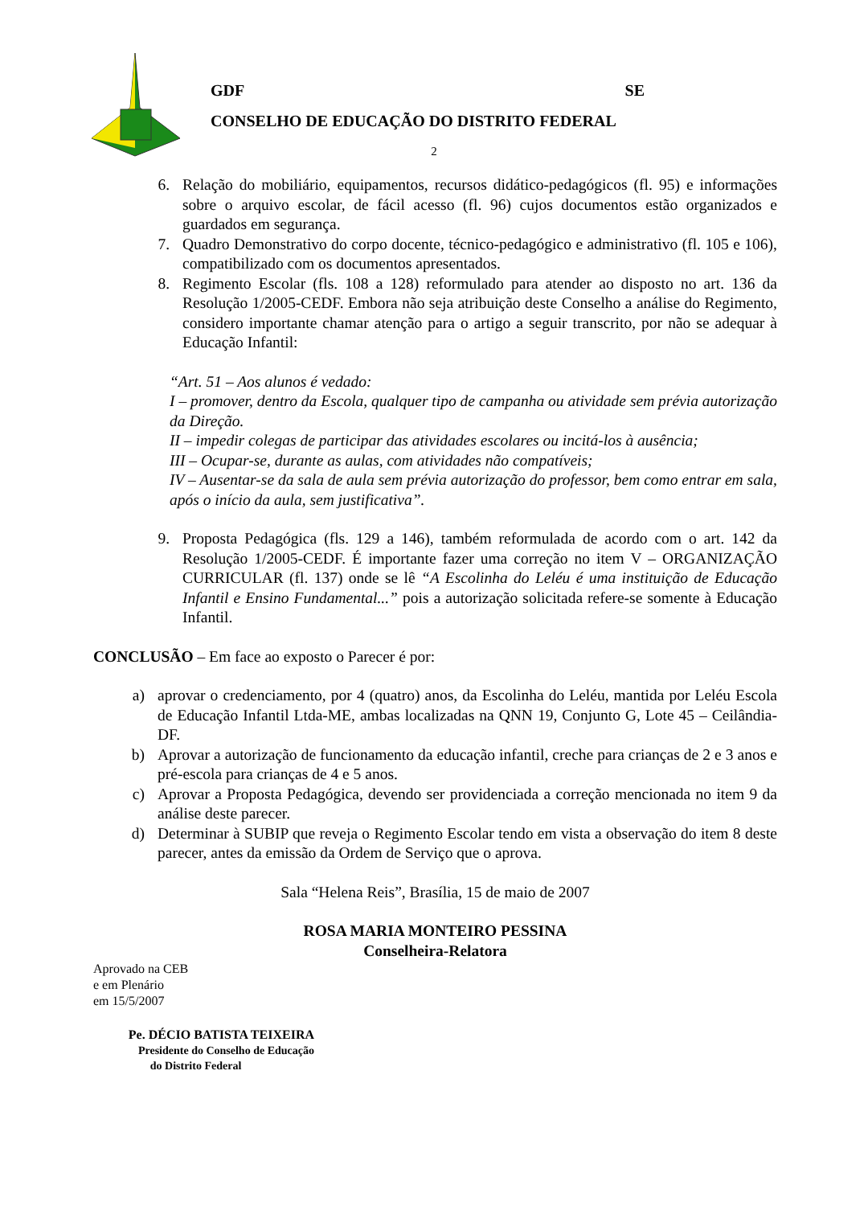GDF SE
CONSELHO DE EDUCAÇÃO DO DISTRITO FEDERAL
2
6. Relação do mobiliário, equipamentos, recursos didático-pedagógicos (fl. 95) e informações sobre o arquivo escolar, de fácil acesso (fl. 96) cujos documentos estão organizados e guardados em segurança.
7. Quadro Demonstrativo do corpo docente, técnico-pedagógico e administrativo (fl. 105 e 106), compatibilizado com os documentos apresentados.
8. Regimento Escolar (fls. 108 a 128) reformulado para atender ao disposto no art. 136 da Resolução 1/2005-CEDF. Embora não seja atribuição deste Conselho a análise do Regimento, considero importante chamar atenção para o artigo a seguir transcrito, por não se adequar à Educação Infantil:
“Art. 51 – Aos alunos é vedado:
I – promover, dentro da Escola, qualquer tipo de campanha ou atividade sem prévia autorização da Direção.
II – impedir colegas de participar das atividades escolares ou incitá-los à ausência;
III – Ocupar-se, durante as aulas, com atividades não compatíveis;
IV – Ausentar-se da sala de aula sem prévia autorização do professor, bem como entrar em sala, após o início da aula, sem justificativa”.
9. Proposta Pedagógica (fls. 129 a 146), também reformulada de acordo com o art. 142 da Resolução 1/2005-CEDF. É importante fazer uma correção no item V – ORGANIZAÇÃO CURRICULAR (fl. 137) onde se lê “A Escolinha do Leléu é uma instituição de Educação Infantil e Ensino Fundamental...” pois a autorização solicitada refere-se somente à Educação Infantil.
CONCLUSÃO – Em face ao exposto o Parecer é por:
a) aprovar o credenciamento, por 4 (quatro) anos, da Escolinha do Leléu, mantida por Leléu Escola de Educação Infantil Ltda-ME, ambas localizadas na QNN 19, Conjunto G, Lote 45 – Ceilândia-DF.
b) Aprovar a autorização de funcionamento da educação infantil, creche para crianças de 2 e 3 anos e pré-escola para crianças de 4 e 5 anos.
c) Aprovar a Proposta Pedagógica, devendo ser providenciada a correção mencionada no item 9 da análise deste parecer.
d) Determinar à SUBIP que reveja o Regimento Escolar tendo em vista a observação do item 8 deste parecer, antes da emissão da Ordem de Serviço que o aprova.
Sala “Helena Reis”, Brasília, 15 de maio de 2007
ROSA MARIA MONTEIRO PESSINA
Conselheira-Relatora
Aprovado na CEB
e em Plenário
em 15/5/2007
Pe. DÉCIO BATISTA TEIXEIRA
Presidente do Conselho de Educação
do Distrito Federal